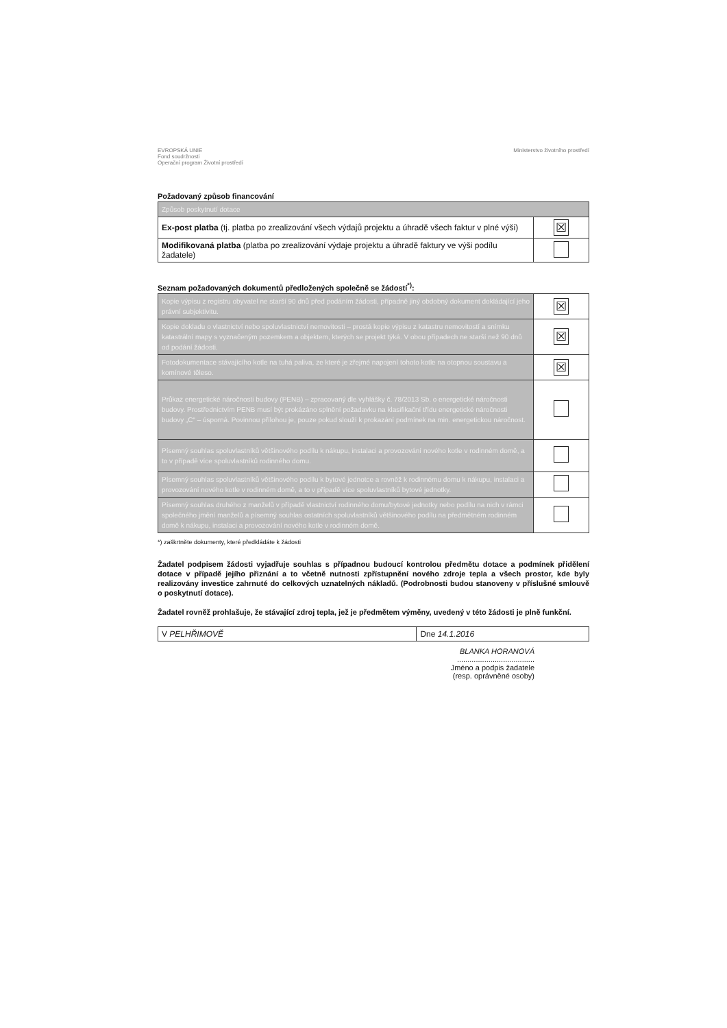EVROPSKÁ UNIE
Fond soudržnosti
Operační program Životní prostředí
Ministerstvo životního prostředí
Požadovaný způsob financování
| Způsob poskytnutí dotace | |
| Ex-post platba (tj. platba po zrealizování všech výdajů projektu a úhradě všech faktur v plné výši) | ☒ |
| Modifikovaná platba (platba po zrealizování výdaje projektu a úhradě faktury ve výši podílu žadatele) | |
Seznam požadovaných dokumentů předložených společně se žádostí<sup>*)</sup>:
| Kopie výpisu z registru obyvatel ne starší 90 dnů před podáním žádosti, případně jiný obdobný dokument dokládající jeho právní subjektivitu. | ☒ |
| Kopie dokladu o vlastnictví nebo spoluvlastnictví nemovitosti – prostá kopie výpisu z katastru nemovitostí a snímku katastrální mapy s vyznačeným pozemkem a objektem, kterých se projekt týká. V obou případech ne starší než 90 dnů od podání žádosti. | ☒ |
| Fotodokumentace stávajícího kotle na tuhá paliva, ze které je zřejmé napojení tohoto kotle na otopnou soustavu a komínové těleso. | ☒ |
| Průkaz energetické náročnosti budovy (PENB) – zpracovaný dle vyhlášky č. 78/2013 Sb. o energetické náročnosti budovy. Prostřednictvím PENB musí být prokázáno splnění požadavku na klasifikační třídu energetické náročnosti budovy „C“ – úsporná. Povinnou přílohou je, pouze pokud slouží k prokazání podmínek na min. energetickou náročnost. | |
| Písemný souhlas spoluvlastníků většinového podílu k nákupu, instalaci a provozování nového kotle v rodinném domě, a to v případě více spoluvlastníků rodinného domu. | |
| Písemný souhlas spoluvlastníků většinového podílu k bytové jednotce a rovněž k rodinnému domu k nákupu, instalaci a provozování nového kotle v rodinném domě, a to v případě více spoluvlastníků bytové jednotky. | |
| Písemný souhlas druhého z manželů v případě vlastnictví rodinného domu/bytové jednotky nebo podílu na nich v rámci společného jmění manželů a písemný souhlas ostatních spoluvlastníků většinového podílu na předmětném rodinném domě k nákupu, instalaci a provozování nového kotle v rodinném domě. | |
*) zaškrtněte dokumenty, které předkládáte k žádosti
Žadatel podpisem žádosti vyjadřuje souhlas s případnou budoucí kontrolou předmětu dotace a podmínek přidělení dotace v případě jejího přiznání a to včetně nutnosti zpřístupnění nového zdroje tepla a všech prostor, kde byly realizovány investice zahrnuté do celkových uznatelných nákladů. (Podrobnosti budou stanoveny v příslušné smlouvě o poskytnutí dotace).
Žadatel rovněž prohlašuje, že stávající zdroj tepla, jež je předmětem výměny, uvedený v této žádosti je plně funkční.
| V PELHŘIMOVĚ | Dne 14.1.2016 |
BLANKA HORANOVÁ
.....................................
Jméno a podpis žadatele
(resp. oprávněné osoby)